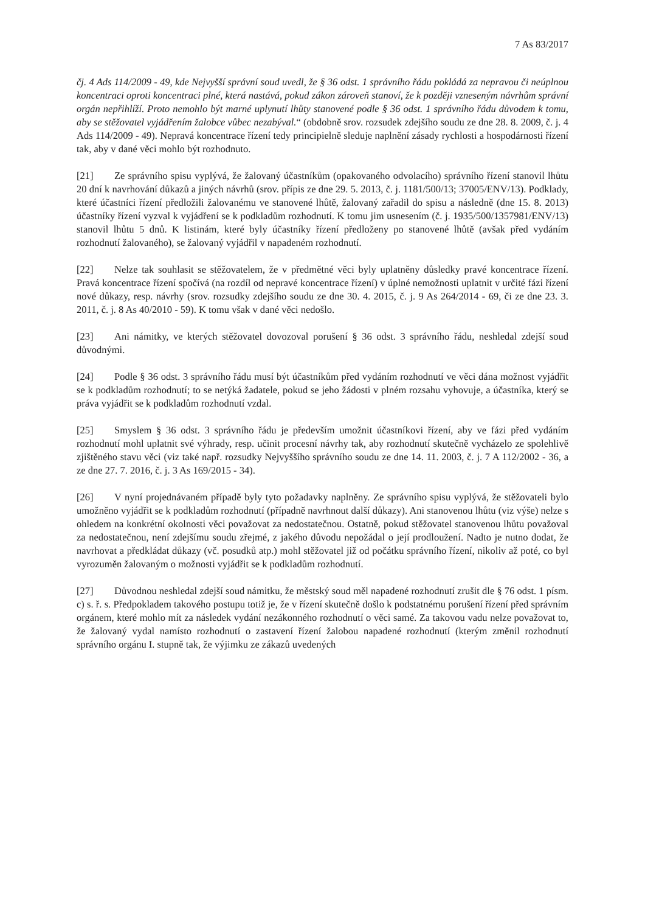7 As 83/2017
čj. 4 Ads 114/2009 - 49, kde Nejvyšší správní soud uvedl, že § 36 odst. 1 správního řádu pokládá za nepravou či neúplnou koncentraci oproti koncentraci plné, která nastává, pokud zákon zároveň stanoví, že k později vzneseným návrhům správní orgán nepřihlíží. Proto nemohlo být marné uplynutí lhůty stanovené podle § 36 odst. 1 správního řádu důvodem k tomu, aby se stěžovatel vyjádřením žalobce vůbec nezabýval.“ (obdobně srov. rozsudek zdejšího soudu ze dne 28. 8. 2009, č. j. 4 Ads 114/2009 - 49). Nepravá koncentrace řízení tedy principielně sleduje naplnění zásady rychlosti a hospodárnosti řízení tak, aby v dané věci mohlo být rozhodnuto.
[21] Ze správního spisu vyplývá, že žalovaný účastníkům (opakovaného odvolacího) správního řízení stanovil lhůtu 20 dní k navrhování důkazů a jiných návrhů (srov. přípis ze dne 29. 5. 2013, č. j. 1181/500/13; 37005/ENV/13). Podklady, které účastníci řízení předložili žalovanému ve stanovené lhůtě, žalovaný zařadil do spisu a následně (dne 15. 8. 2013) účastníky řízení vyzval k vyjádření se k podkladům rozhodnutí. K tomu jim usnesením (č. j. 1935/500/1357981/ENV/13) stanovil lhůtu 5 dnů. K listinám, které byly účastníky řízení předloženy po stanovené lhůtě (avšak před vydáním rozhodnutí žalovaného), se žalovaný vyjádřil v napadeném rozhodnutí.
[22] Nelze tak souhlasit se stěžovatelem, že v předmětné věci byly uplatněny důsledky pravé koncentrace řízení. Pravá koncentrace řízení spočívá (na rozdíl od nepravé koncentrace řízení) v úplné nemožnosti uplatnit v určité fázi řízení nové důkazy, resp. návrhy (srov. rozsudky zdejšího soudu ze dne 30. 4. 2015, č. j. 9 As 264/2014 - 69, či ze dne 23. 3. 2011, č. j. 8 As 40/2010 - 59). K tomu však v dané věci nedošlo.
[23] Ani námitky, ve kterých stěžovatel dovozoval porušení § 36 odst. 3 správního řádu, neshledal zdejší soud důvodnými.
[24] Podle § 36 odst. 3 správního řádu musí být účastníkům před vydáním rozhodnutí ve věci dána možnost vyjádřit se k podkladům rozhodnutí; to se netýká žadatele, pokud se jeho žádosti v plném rozsahu vyhovuje, a účastníka, který se práva vyjádřit se k podkladům rozhodnutí vzdal.
[25] Smyslem § 36 odst. 3 správního řádu je především umožnit účastníkovi řízení, aby ve fázi před vydáním rozhodnutí mohl uplatnit své výhrady, resp. učinit procesní návrhy tak, aby rozhodnutí skutečně vycházelo ze spolehlivě zjištěného stavu věci (viz také např. rozsudky Nejvyššího správního soudu ze dne 14. 11. 2003, č. j. 7 A 112/2002 - 36, a ze dne 27. 7. 2016, č. j. 3 As 169/2015 - 34).
[26] V nyní projednávaném případě byly tyto požadavky naplněny. Ze správního spisu vyplývá, že stěžovateli bylo umožněno vyjádřit se k podkladům rozhodnutí (případně navrhnout další důkazy). Ani stanovenou lhůtu (viz výše) nelze s ohledem na konkrétní okolnosti věci považovat za nedostatečnou. Ostatně, pokud stěžovatel stanovenou lhůtu považoval za nedostatečnou, není zdejšímu soudu zřejmé, z jakého důvodu nepožádal o její prodloužení. Nadto je nutno dodat, že navrhovat a předkládat důkazy (vč. posudků atp.) mohl stěžovatel již od počátku správního řízení, nikoliv až poté, co byl vyrozuměn žalovaným o možnosti vyjádřit se k podkladům rozhodnutí.
[27] Důvodnou neshledal zdejší soud námitku, že městský soud měl napadené rozhodnutí zrušit dle § 76 odst. 1 písm. c) s. ř. s. Předpokladem takového postupu totiž je, že v řízení skutečně došlo k podstatnému porušení řízení před správním orgánem, které mohlo mít za následek vydání nezákonného rozhodnutí o věci samé. Za takovou vadu nelze považovat to, že žalovaný vydal namísto rozhodnutí o zastavení řízení žalobou napadené rozhodnutí (kterým změnil rozhodnutí správního orgánu I. stupně tak, že výjimku ze zákazů uvedených